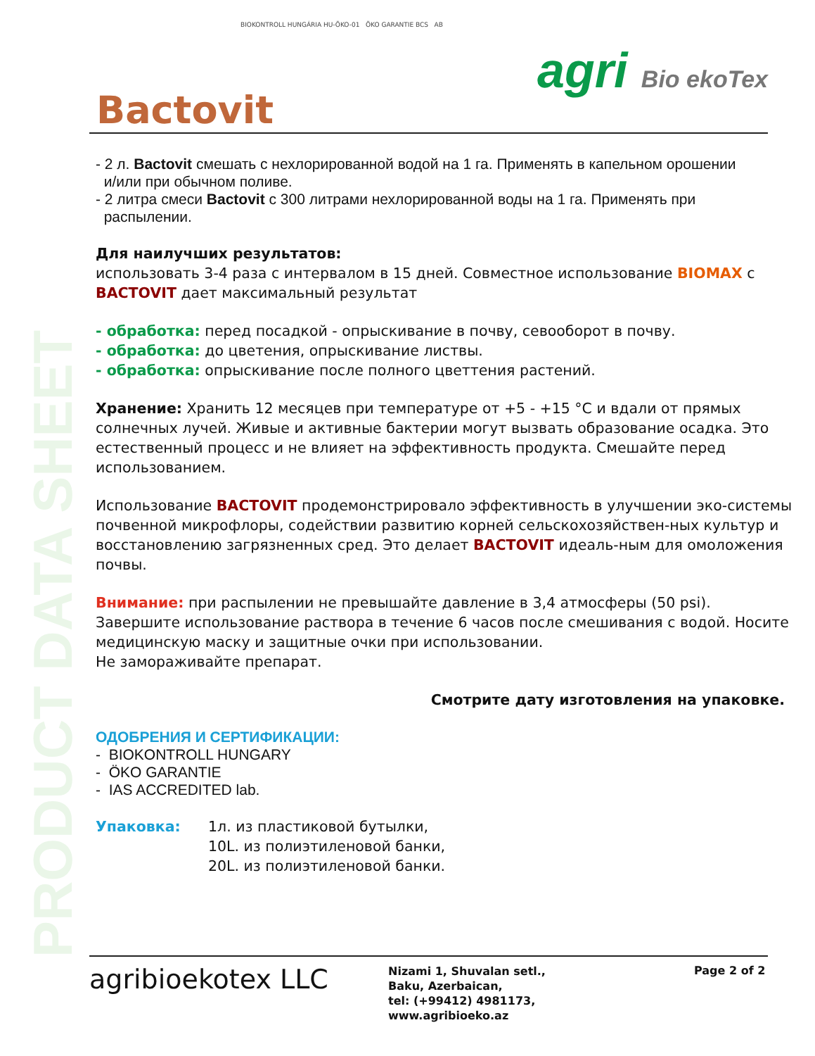PRODUCT DATA SHEET
BIOKONTROLL HUNGÁRIA HU-ÖKO-01 ÖKO GARANTIE BCS AB
Bactovit
agri Bio ekoTex
- 2 л. Bactovit смешать с нехлорированной водой на 1 га. Применять в капельном орошении
и/или при обычном поливе.
- 2 литра смеси Bactovit с 300 литрами нехлорированной воды на 1 га. Применять при
распылении.
Для наилучших результатов:
использовать 3-4 раза с интервалом в 15 дней. Совместное использование BIOMAX с BACTOVIT дает максимальный результат
- обработка: перед посадкой - опрыскивание в почву, севооборот в почву.
- обработка: до цветения, опрыскивание листвы.
- обработка: опрыскивание после полного цветтения растений.
Хранение: Хранить 12 месяцев при температуре от +5 - +15 °C и вдали от прямых солнечных лучей. Живые и активные бактерии могут вызвать образование осадка. Это естественный процесс и не влияет на эффективность продукта. Смешайте перед использованием.
Использование BACTOVIT продемонстрировало эффективность в улучшении эко-системы почвенной микрофлоры, содействии развитию корней сельскохозяйствен-ных культур и восстановлению загрязненных сред. Это делает BACTOVIT идеаль-ным для омоложения почвы.
Внимание: при распылении не превышайте давление в 3,4 атмосферы (50 psi). Завершите использование раствора в течение 6 часов после смешивания с водой. Носите медицинскую маску и защитные очки при использовании.
Не замораживайте препарат.
Смотрите дату изготовления на упаковке.
ОДОБРЕНИЯ И СЕРТИФИКАЦИИ:
- BIOKONTROLL HUNGARY
- ÖKO GARANTIE
- IAS ACCREDITED lab.
Упаковка: 1л. из пластиковой бутылки,
10L. из полиэтиленовой банки,
20L. из полиэтиленовой банки.
agribioekotex LLC
Nizami 1, Shuvalan setl.,
Baku, Azerbaican,
tel: (+99412) 4981173,
www.agribioeko.az
Page 2 of 2